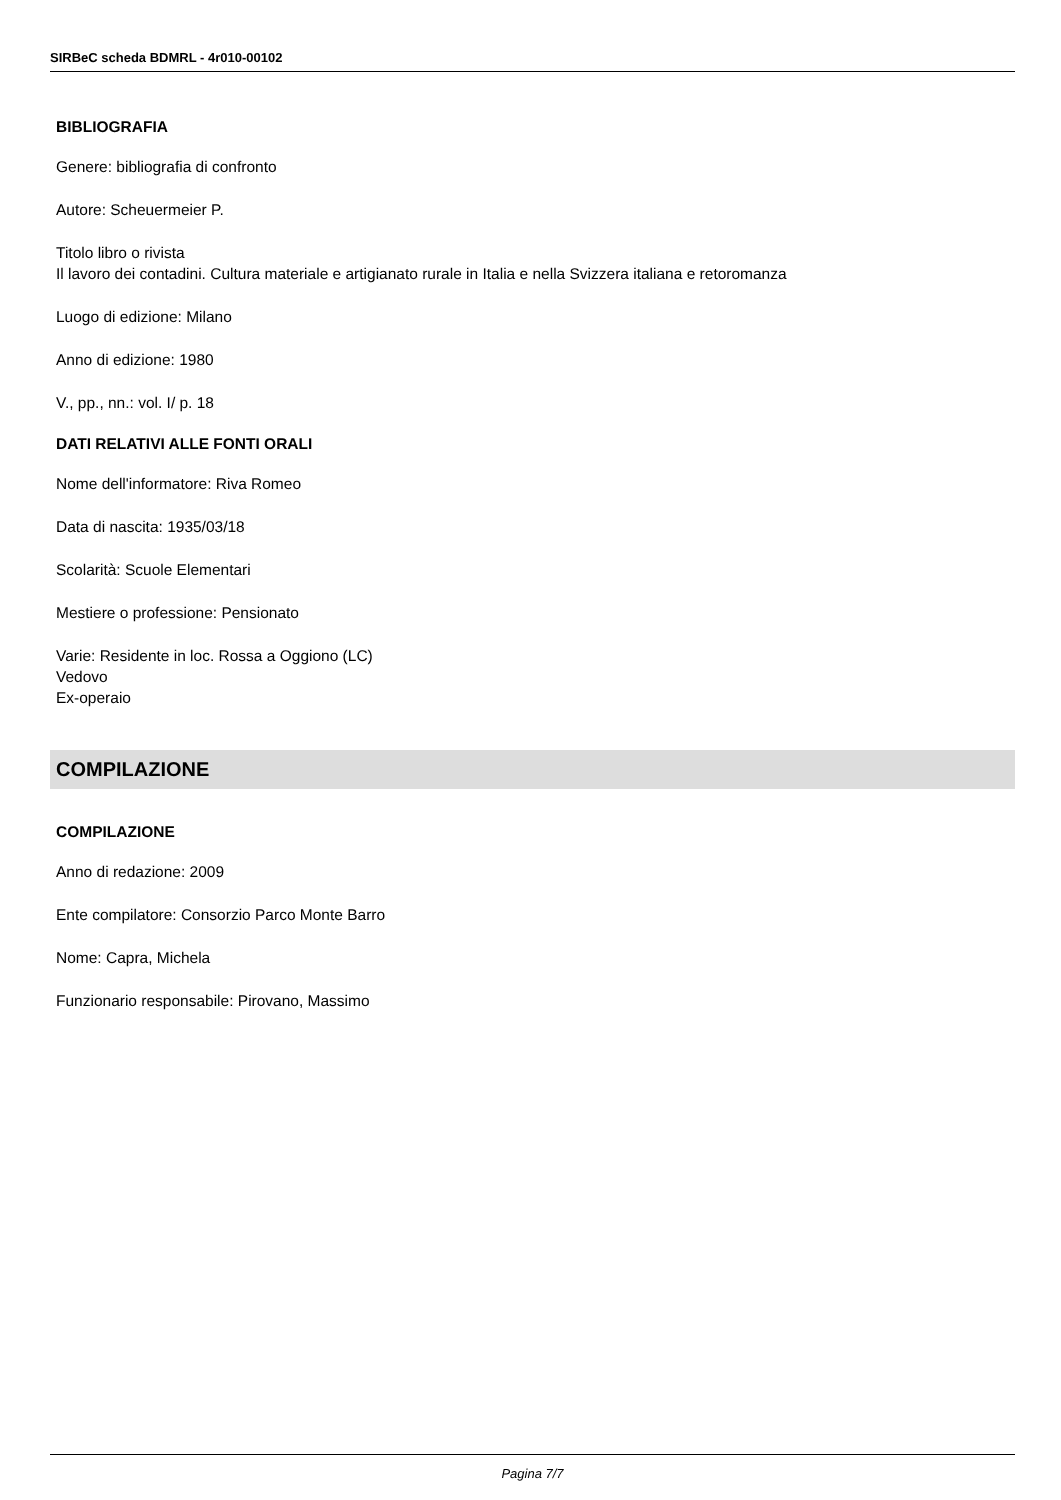SIRBeC scheda BDMRL - 4r010-00102
BIBLIOGRAFIA
Genere: bibliografia di confronto
Autore: Scheuermeier P.
Titolo libro o rivista
Il lavoro dei contadini. Cultura materiale e artigianato rurale in Italia e nella Svizzera italiana e retoromanza
Luogo di edizione: Milano
Anno di edizione: 1980
V., pp., nn.: vol. I/ p. 18
DATI RELATIVI ALLE FONTI ORALI
Nome dell'informatore: Riva Romeo
Data di nascita: 1935/03/18
Scolarità: Scuole Elementari
Mestiere o professione: Pensionato
Varie: Residente in loc. Rossa a Oggiono (LC)
Vedovo
Ex-operaio
COMPILAZIONE
COMPILAZIONE
Anno di redazione: 2009
Ente compilatore: Consorzio Parco Monte Barro
Nome: Capra, Michela
Funzionario responsabile: Pirovano, Massimo
Pagina 7/7